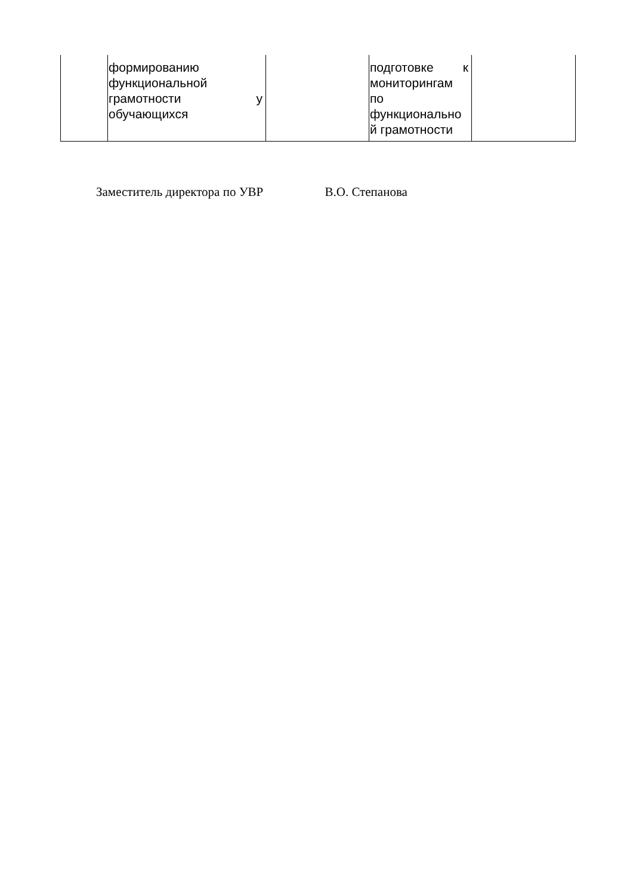| | формированию функциональной грамотности у обучающихся | | подготовке к мониторингам по функционально й грамотности | |
Заместитель директора по УВР В.О. Степанова